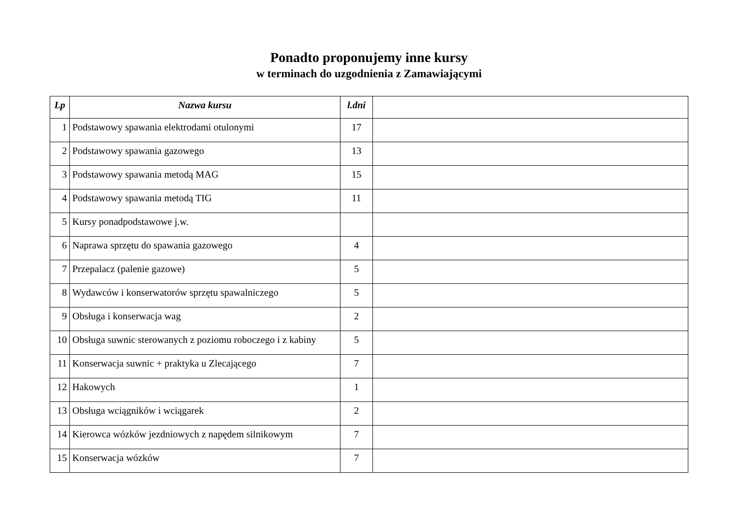Ponadto proponujemy inne kursy
w terminach do uzgodnienia z Zamawiającymi
| Lp | Nazwa kursu | l.dni | |
| --- | --- | --- | --- |
| 1 | Podstawowy spawania elektrodami otulonymi | 17 | |
| 2 | Podstawowy spawania gazowego | 13 | |
| 3 | Podstawowy spawania metodą MAG | 15 | |
| 4 | Podstawowy spawania metodą TIG | 11 | |
| 5 | Kursy ponadpodstawowe j.w. | | |
| 6 | Naprawa sprzętu do spawania gazowego | 4 | |
| 7 | Przepalacz (palenie gazowe) | 5 | |
| 8 | Wydawców i konserwatorów sprzętu spawalniczego | 5 | |
| 9 | Obsługa i konserwacja wag | 2 | |
| 10 | Obsługa suwnic sterowanych z poziomu roboczego i z kabiny | 5 | |
| 11 | Konserwacja suwnic + praktyka u Zlecającego | 7 | |
| 12 | Hakowych | 1 | |
| 13 | Obsługa wciągników i wciągarek | 2 | |
| 14 | Kierowca wózków jezdniowych z napędem silnikowym | 7 | |
| 15 | Konserwacja wózków | 7 | |